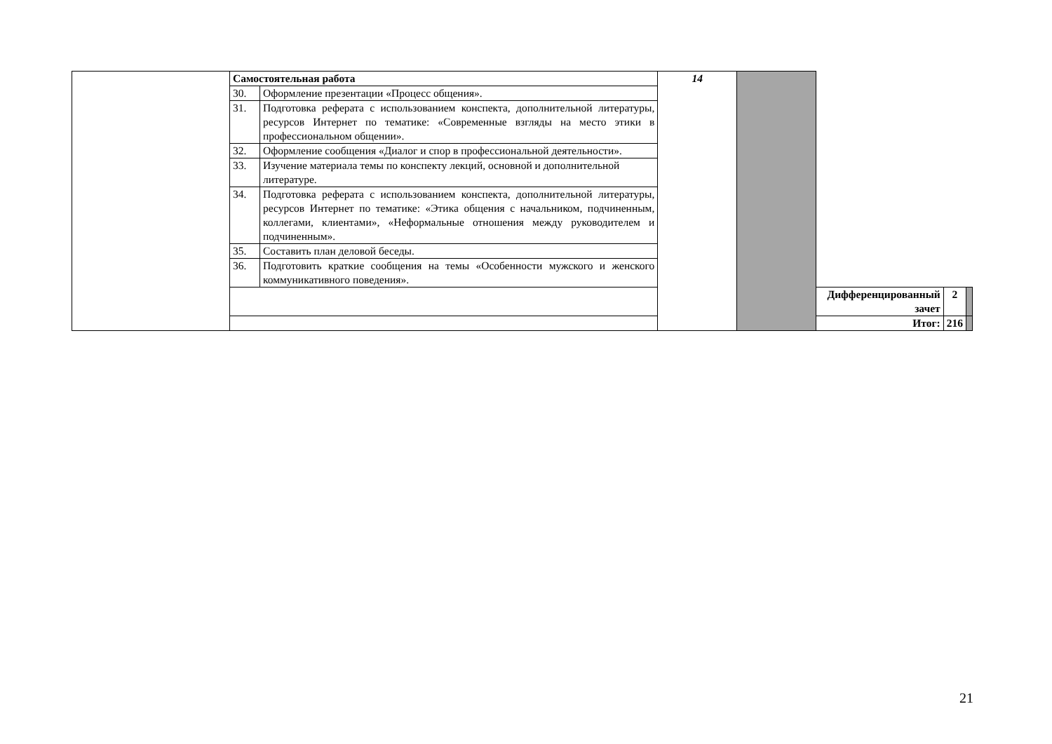| | | Самостоятельная работа | | 14 | | | | |
| | | 30. | Оформление презентации «Процесс общения». | | | | | |
| | | 31. | Подготовка реферата с использованием конспекта, дополнительной литературы, ресурсов Интернет по тематике: «Современные взгляды на место этики в профессиональном общении». | | | | | |
| | | 32. | Оформление сообщения «Диалог и спор в профессиональной деятельности». | | | | | |
| | | 33. | Изучение материала темы по конспекту лекций, основной и дополнительной литературе. | | | | | |
| | | 34. | Подготовка реферата с использованием конспекта, дополнительной литературы, ресурсов Интернет по тематике: «Этика общения с начальником, подчиненным, коллегами, клиентами», «Неформальные отношения между руководителем и подчиненным». | | | | | |
| | | 35. | Составить план деловой беседы. | | | | | |
| | | 36. | Подготовить краткие сообщения на темы «Особенности мужского и женского коммуникативного поведения». | | | | | |
| | | | | | | Дифференцированный зачет | 2 | |
| | | | | | | Итог: | 216 | |
21